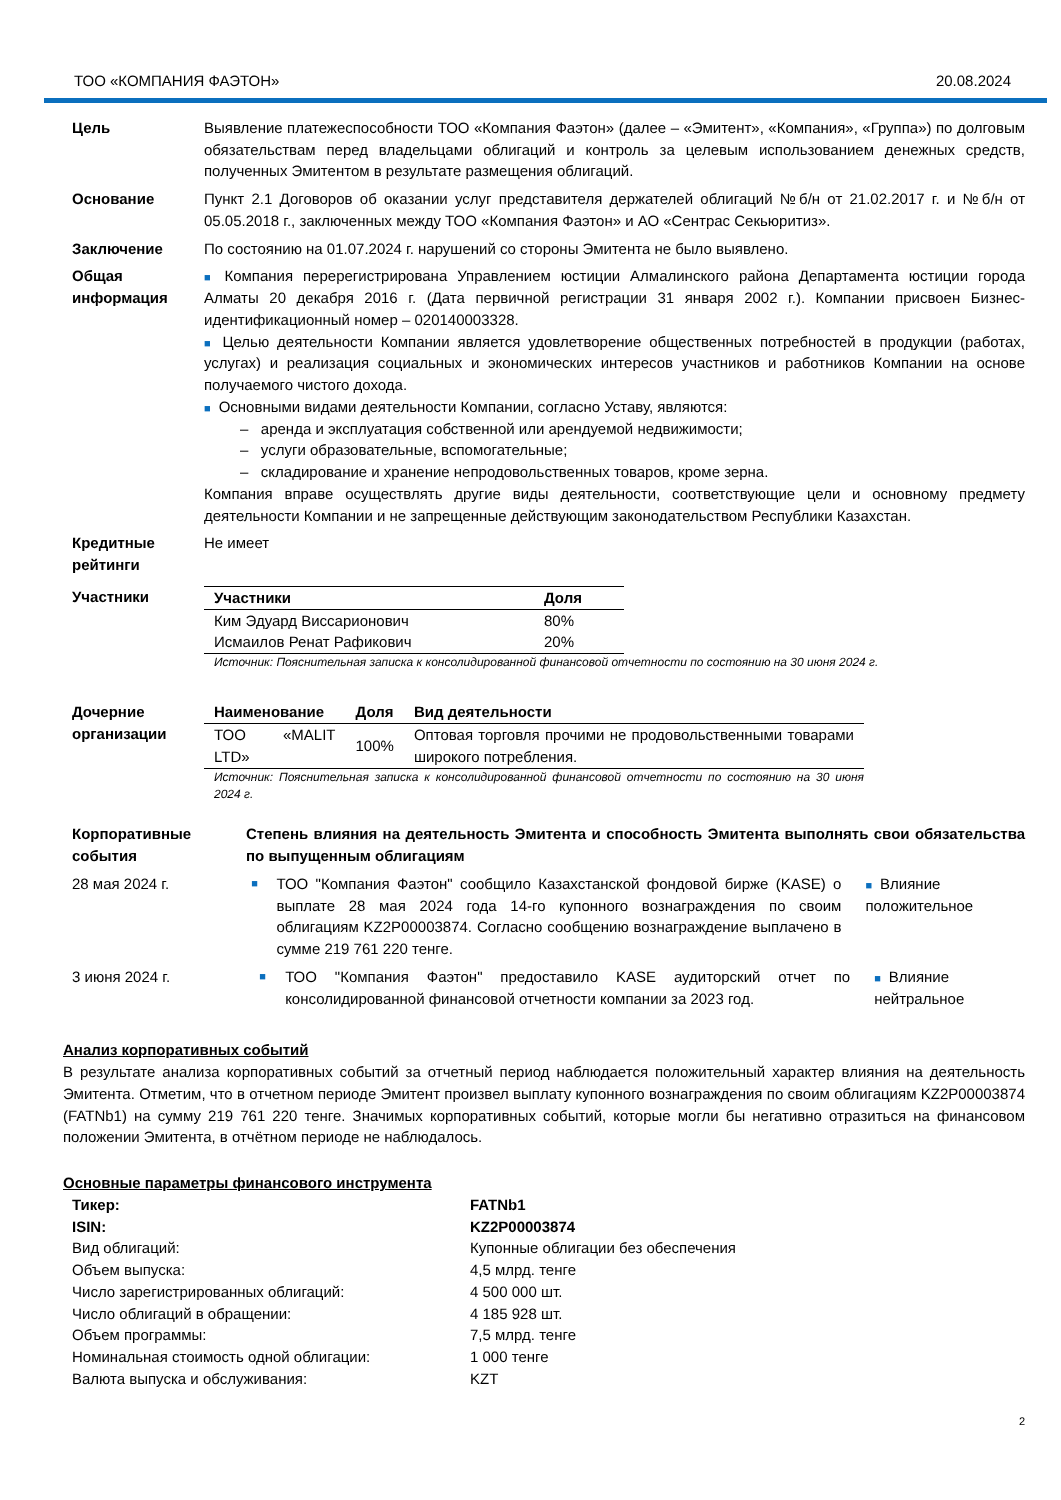ТОО «КОМПАНИЯ ФАЭТОН» 20.08.2024
Цель Выявление платежеспособности ТОО «Компания Фаэтон» (далее – «Эмитент», «Компания», «Группа») по долговым обязательствам перед владельцами облигаций и контроль за целевым использованием денежных средств, полученных Эмитентом в результате размещения облигаций.
Основание Пункт 2.1 Договоров об оказании услуг представителя держателей облигаций №б/н от 21.02.2017 г. и №б/н от 05.05.2018 г., заключенных между ТОО «Компания Фаэтон» и АО «Сентрас Секьюритиз».
Заключение По состоянию на 01.07.2024 г. нарушений со стороны Эмитента не было выявлено.
Общая информация
■ Компания перерегистрирована Управлением юстиции Алмалинского района Департамента юстиции города Алматы 20 декабря 2016 г. (Дата первичной регистрации 31 января 2002 г.). Компании присвоен Бизнес-идентификационный номер – 020140003328.
■ Целью деятельности Компании является удовлетворение общественных потребностей в продукции (работах, услугах) и реализация социальных и экономических интересов участников и работников Компании на основе получаемого чистого дохода.
■ Основными видами деятельности Компании, согласно Уставу, являются:
– аренда и эксплуатация собственной или арендуемой недвижимости;
– услуги образовательные, вспомогательные;
– складирование и хранение непродовольственных товаров, кроме зерна.
Компания вправе осуществлять другие виды деятельности, соответствующие цели и основному предмету деятельности Компании и не запрещенные действующим законодательством Республики Казахстан.
Кредитные рейтинги
Не имеет
Участники
| Участники | Доля |
| --- | --- |
| Ким Эдуард Виссарионович | 80% |
| Исмаилов Ренат Рафикович | 20% |
Источник: Пояснительная записка к консолидированной финансовой отчетности по состоянию на 30 июня 2024 г.
Дочерние организации
| Наименование | Доля | Вид деятельности |
| --- | --- | --- |
| ТОО «MALIT LTD» | 100% | Оптовая торговля прочими не продовольственными товарами широкого потребления. |
Источник: Пояснительная записка к консолидированной финансовой отчетности по состоянию на 30 июня 2024 г.
Корпоративные события
Степень влияния на деятельность Эмитента и способность Эмитента выполнять свои обязательства по выпущенным облигациям
28 мая 2024 г.
■
ТОО "Компания Фаэтон" сообщило Казахстанской фондовой бирже (KASE) о выплате 28 мая 2024 года 14-го купонного вознаграждения по своим облигациям KZ2P00003874. Согласно сообщению вознаграждение выплачено в сумме 219 761 220 тенге.
■ Влияние положительное
3 июня 2024 г.
■
ТОО "Компания Фаэтон" предоставило KASE аудиторский отчет по консолидированной финансовой отчетности компании за 2023 год.
■ Влияние нейтральное
Анализ корпоративных событий
В результате анализа корпоративных событий за отчетный период наблюдается положительный характер влияния на деятельность Эмитента. Отметим, что в отчетном периоде Эмитент произвел выплату купонного вознаграждения по своим облигациям KZ2P00003874 (FATNb1) на сумму 219 761 220 тенге. Значимых корпоративных событий, которые могли бы негативно отразиться на финансовом положении Эмитента, в отчётном периоде не наблюдалось.
Основные параметры финансового инструмента
| Тикер: | FATNb1 |
| --- | --- |
| ISIN: | KZ2P00003874 |
| Вид облигаций: | Купонные облигации без обеспечения |
| Объем выпуска: | 4,5 млрд. тенге |
| Число зарегистрированных облигаций: | 4 500 000 шт. |
| Число облигаций в обращении: | 4 185 928 шт. |
| Объем программы: | 7,5 млрд. тенге |
| Номинальная стоимость одной облигации: | 1 000 тенге |
| Валюта выпуска и обслуживания: | KZT |
2